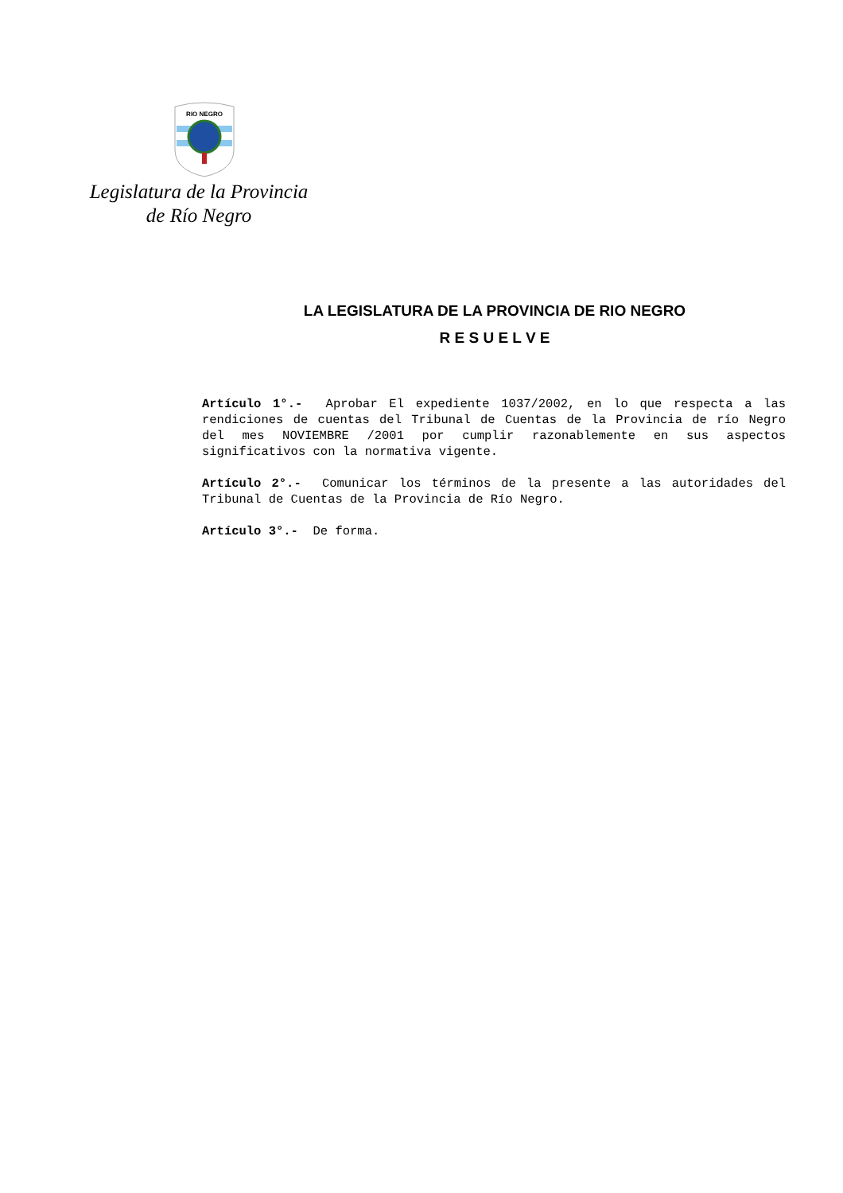RIO NEGRO
Legislatura de la Provincia
de Río Negro
LA LEGISLATURA DE LA PROVINCIA DE RIO NEGRO
R E S U E L V E
Artículo 1°.- Aprobar El expediente 1037/2002, en lo que respecta a las rendiciones de cuentas del Tribunal de Cuentas de la Provincia de río Negro del mes NOVIEMBRE /2001 por cumplir razonablemente en sus aspectos significativos con la normativa vigente.
Artículo 2°.- Comunicar los términos de la presente a las autoridades del Tribunal de Cuentas de la Provincia de Río Negro.
Artículo 3°.- De forma.